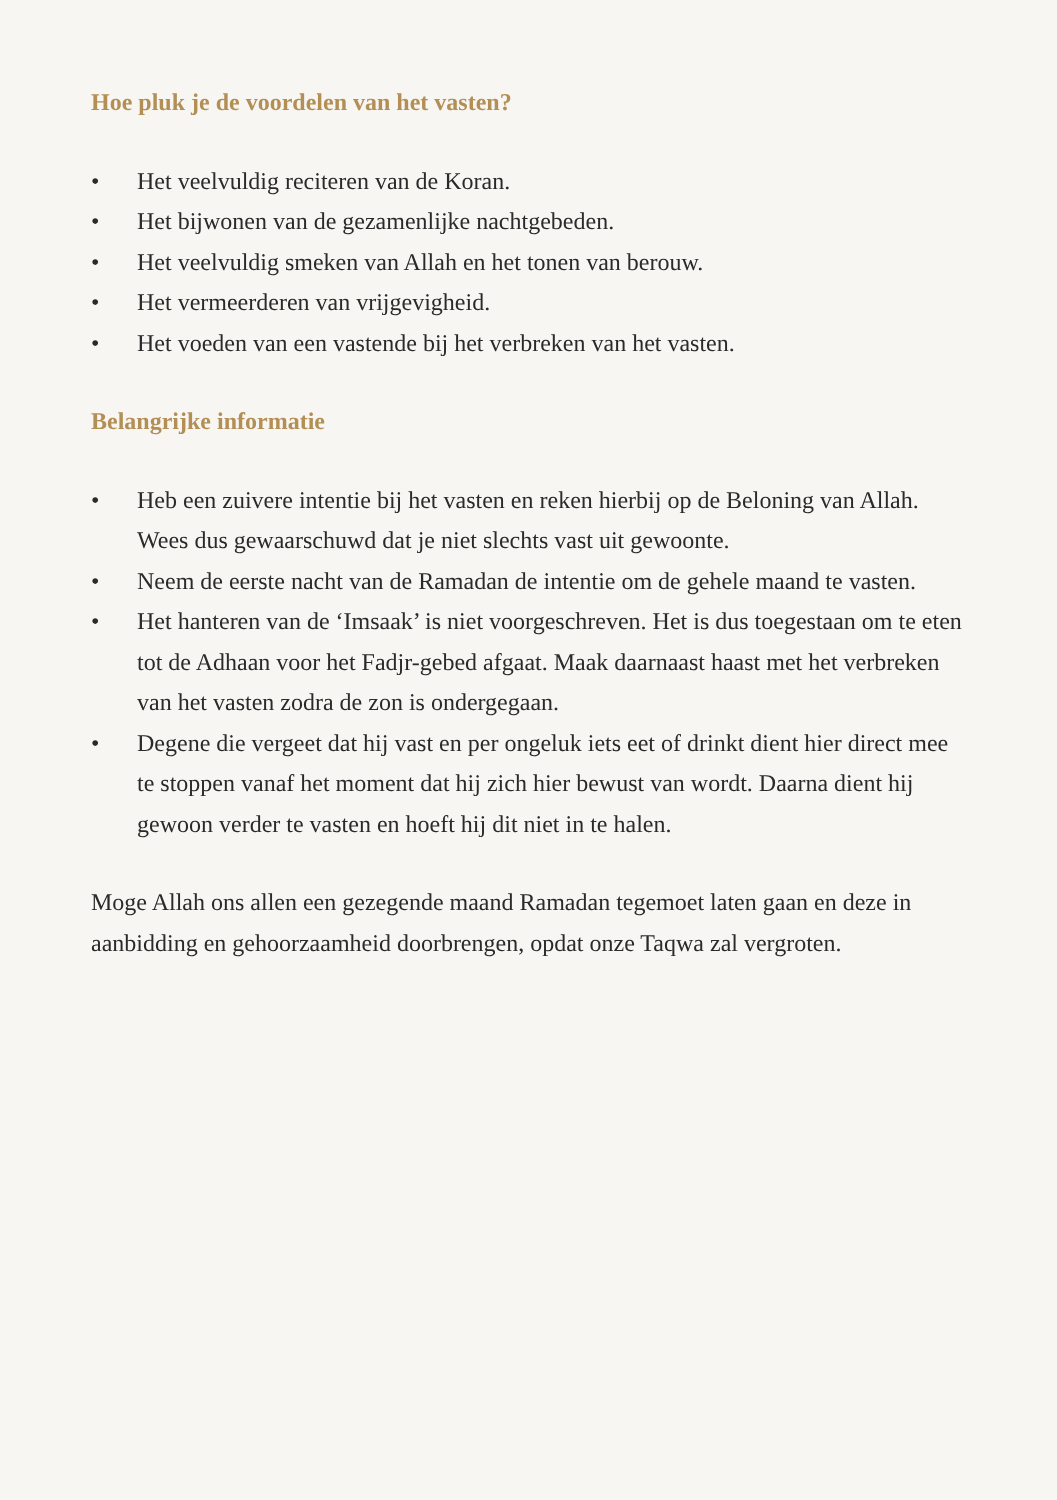Hoe pluk je de voordelen van het vasten?
• Het veelvuldig reciteren van de Koran.
• Het bijwonen van de gezamenlijke nachtgebeden.
• Het veelvuldig smeken van Allah en het tonen van berouw.
• Het vermeerderen van vrijgevigheid.
• Het voeden van een vastende bij het verbreken van het vasten.
Belangrijke informatie
• Heb een zuivere intentie bij het vasten en reken hierbij op de Beloning van Allah. Wees dus gewaarschuwd dat je niet slechts vast uit gewoonte.
• Neem de eerste nacht van de Ramadan de intentie om de gehele maand te vasten.
• Het hanteren van de ‘Imsaak’ is niet voorgeschreven. Het is dus toegestaan om te eten tot de Adhaan voor het Fadjr-gebed afgaat. Maak daarnaast haast met het verbreken van het vasten zodra de zon is ondergegaan.
• Degene die vergeet dat hij vast en per ongeluk iets eet of drinkt dient hier direct mee te stoppen vanaf het moment dat hij zich hier bewust van wordt. Daarna dient hij gewoon verder te vasten en hoeft hij dit niet in te halen.
Moge Allah ons allen een gezegende maand Ramadan tegemoet laten gaan en deze in aanbidding en gehoorzaamheid doorbrengen, opdat onze Taqwa zal vergroten.